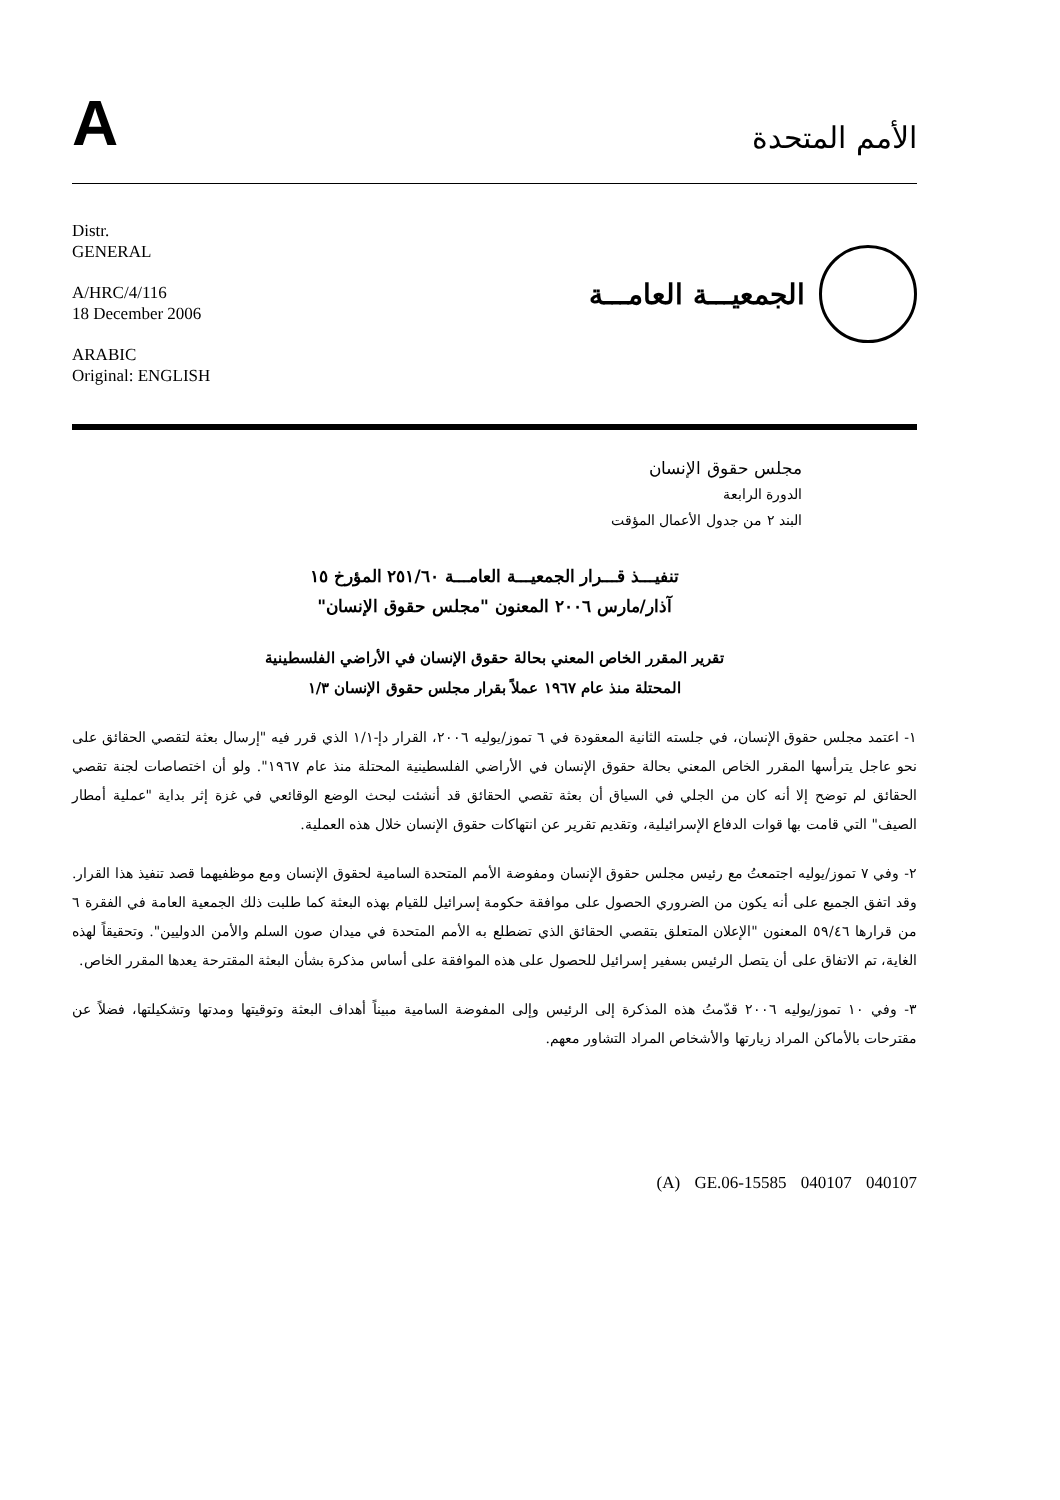A
الأمم المتحدة
Distr.
GENERAL
A/HRC/4/116
18 December 2006
ARABIC
Original: ENGLISH
الجمعيـــة العامـــة
مجلس حقوق الإنسان
الدورة الرابعة
البند ٢ من جدول الأعمال المؤقت
تنفيـــذ قـــرار الجمعيـــة العامـــة ٢٥١/٦٠ المؤرخ ١٥
آذار/مارس ٢٠٠٦ المعنون "مجلس حقوق الإنسان"
تقرير المقرر الخاص المعني بحالة حقوق الإنسان في الأراضي الفلسطينية
المحتلة منذ عام ١٩٦٧ عملاً بقرار مجلس حقوق الإنسان ١/٣
١- اعتمد مجلس حقوق الإنسان، في جلسته الثانية المعقودة في ٦ تموز/يوليه ٢٠٠٦، القرار دإ-١/١ الذي قرر فيه "إرسال بعثة لتقصي الحقائق على نحو عاجل يترأسها المقرر الخاص المعني بحالة حقوق الإنسان في الأراضي الفلسطينية المحتلة منذ عام ١٩٦٧". ولو أن اختصاصات لجنة تقصي الحقائق لم توضح إلا أنه كان من الجلي في السياق أن بعثة تقصي الحقائق قد أنشئت لبحث الوضع الوقائعي في غزة إثر بداية "عملية أمطار الصيف" التي قامت بها قوات الدفاع الإسرائيلية، وتقديم تقرير عن انتهاكات حقوق الإنسان خلال هذه العملية.
٢- وفي ٧ تموز/يوليه اجتمعتُ مع رئيس مجلس حقوق الإنسان ومفوضة الأمم المتحدة السامية لحقوق الإنسان ومع موظفيهما قصد تنفيذ هذا القرار. وقد اتفق الجميع على أنه يكون من الضروري الحصول على موافقة حكومة إسرائيل للقيام بهذه البعثة كما طلبت ذلك الجمعية العامة في الفقرة ٦ من قرارها ٥٩/٤٦ المعنون "الإعلان المتعلق بتقصي الحقائق الذي تضطلع به الأمم المتحدة في ميدان صون السلم والأمن الدوليين". وتحقيقاً لهذه الغاية، تم الاتفاق على أن يتصل الرئيس بسفير إسرائيل للحصول على هذه الموافقة على أساس مذكرة بشأن البعثة المقترحة يعدها المقرر الخاص.
٣- وفي ١٠ تموز/يوليه ٢٠٠٦ قدّمتُ هذه المذكرة إلى الرئيس وإلى المفوضة السامية مبيناً أهداف البعثة وتوقيتها ومدتها وتشكيلتها، فضلاً عن مقترحات بالأماكن المراد زيارتها والأشخاص المراد التشاور معهم.
(A) GE.06-15585 040107 040107